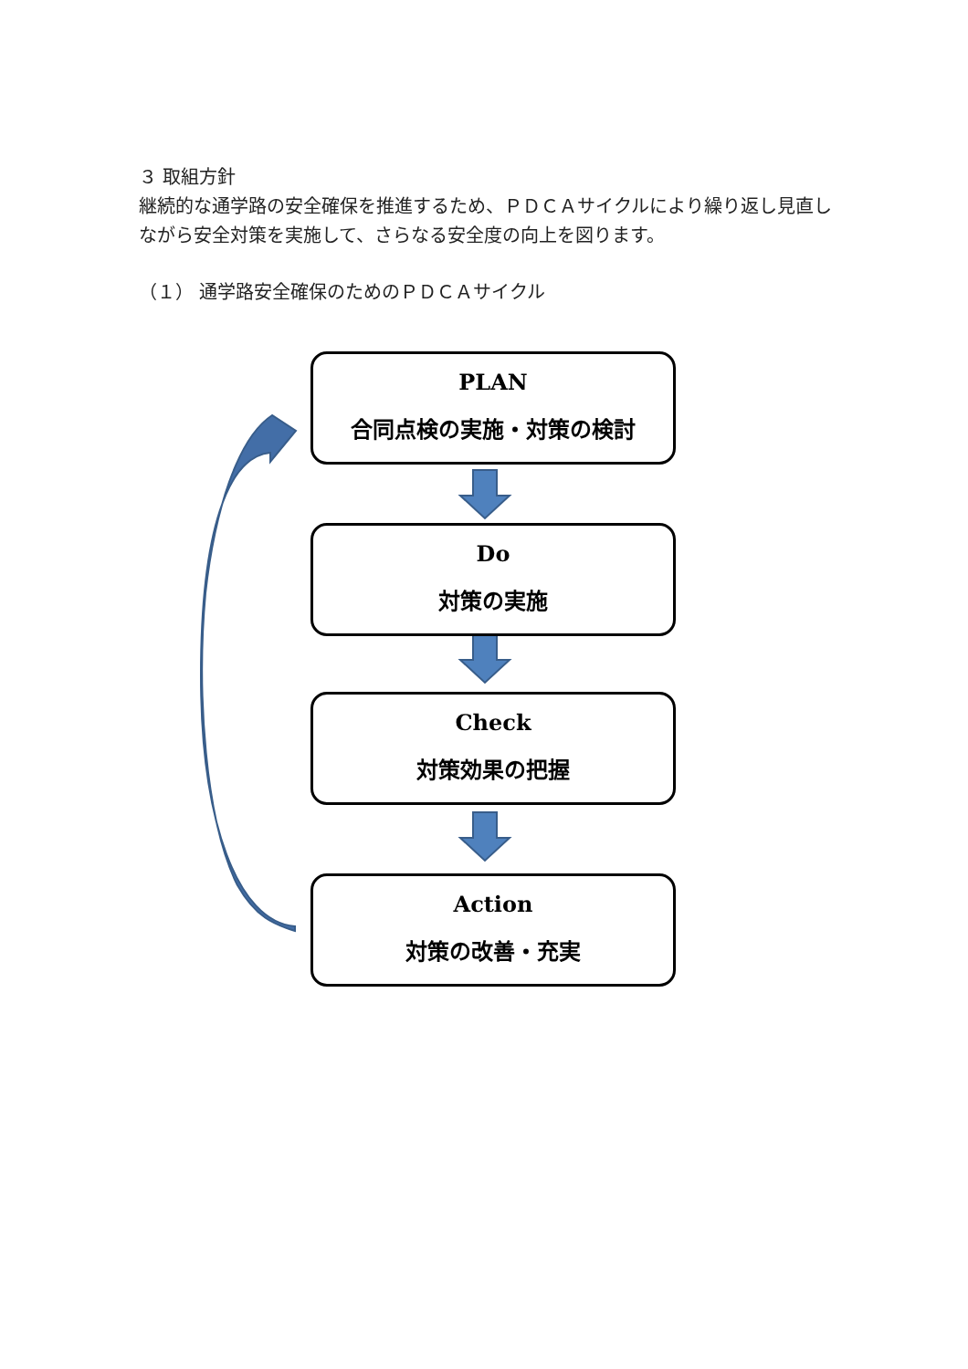３ 取組方針
継続的な通学路の安全確保を推進するため、ＰＤＣＡサイクルにより繰り返し見直しながら安全対策を実施して、さらなる安全度の向上を図ります。
（１） 通学路安全確保のためのＰＤＣＡサイクル
PLAN
合同点検の実施・対策の検討
Do
対策の実施
Check
対策効果の把握
Action
対策の改善・充実